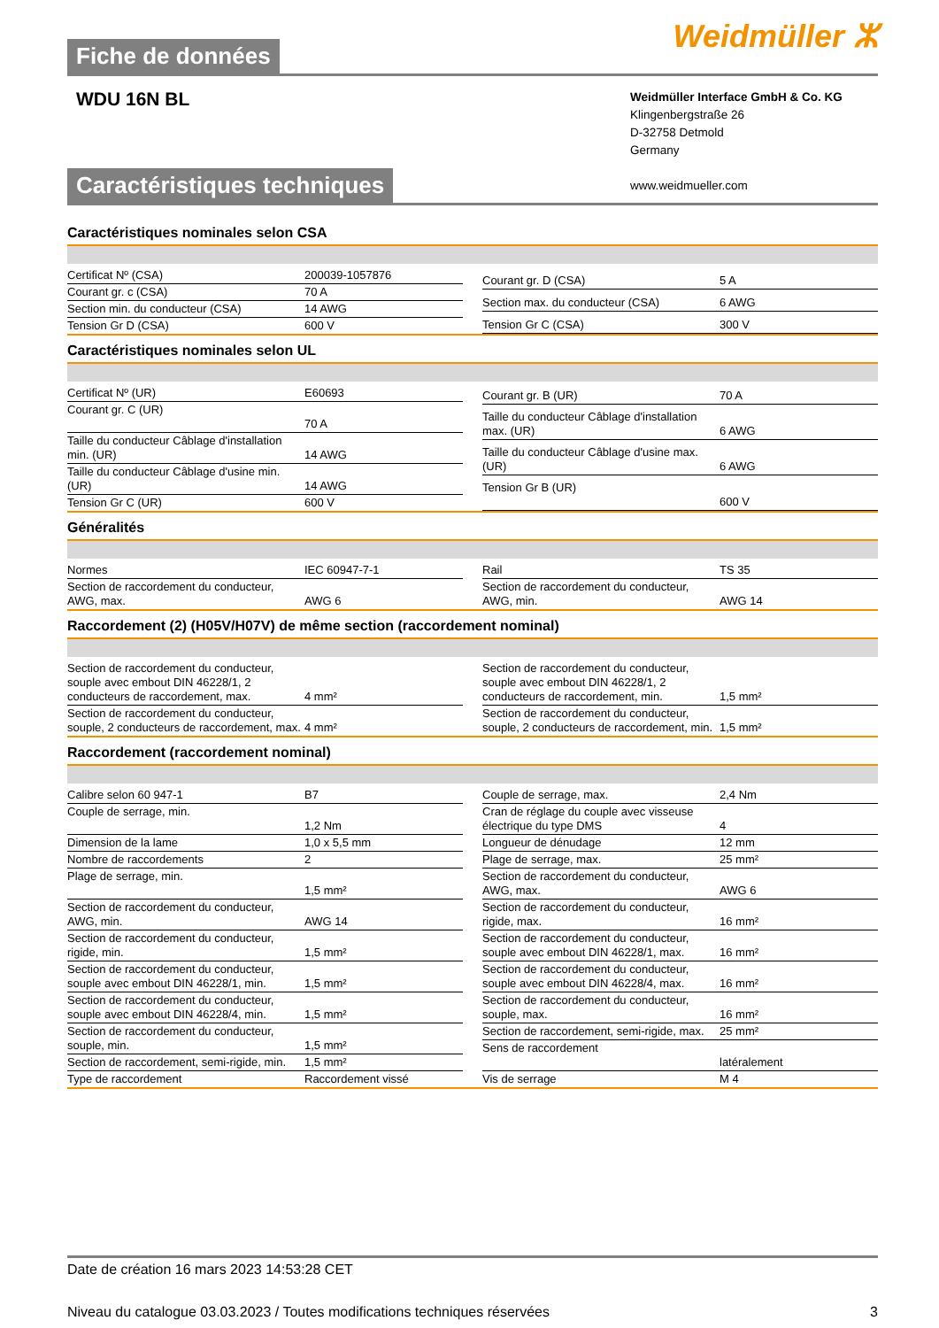Fiche de données
Weidmüller ⵣ
WDU 16N BL
Weidmüller Interface GmbH & Co. KG
Klingenbergstraße 26
D-32758 Detmold
Germany
www.weidmueller.com
Caractéristiques techniques
Caractéristiques nominales selon CSA
| Certificat Nº (CSA) | 200039-1057876 |
| Courant gr. c (CSA) | 70 A |
| Section min. du conducteur (CSA) | 14 AWG |
| Tension Gr D (CSA) | 600 V |
| Courant gr. D (CSA) | 5 A |
| Section max. du conducteur (CSA) | 6 AWG |
| Tension Gr C (CSA) | 300 V |
Caractéristiques nominales selon UL
| Certificat Nº (UR) | E60693 |
| Courant gr. C (UR) | 70 A |
| Taille du conducteur Câblage d'installation min. (UR) | 14 AWG |
| Taille du conducteur Câblage d'usine min. (UR) | 14 AWG |
| Tension Gr C (UR) | 600 V |
| Courant gr. B (UR) | 70 A |
| Taille du conducteur Câblage d'installation max. (UR) | 6 AWG |
| Taille du conducteur Câblage d'usine max. (UR) | 6 AWG |
| Tension Gr B (UR) | 600 V |
Généralités
| Normes | IEC 60947-7-1 |
| Section de raccordement du conducteur, AWG, max. | AWG 6 |
| Rail | TS 35 |
| Section de raccordement du conducteur, AWG, min. | AWG 14 |
Raccordement (2) (H05V/H07V) de même section (raccordement nominal)
| Section de raccordement du conducteur, souple avec embout DIN 46228/1, 2 conducteurs de raccordement, max. | 4 mm² |
| Section de raccordement du conducteur, souple, 2 conducteurs de raccordement, max. | 4 mm² |
| Section de raccordement du conducteur, souple avec embout DIN 46228/1, 2 conducteurs de raccordement, min. | 1,5 mm² |
| Section de raccordement du conducteur, souple, 2 conducteurs de raccordement, min. | 1,5 mm² |
Raccordement (raccordement nominal)
| Calibre selon 60 947-1 | B7 |
| Couple de serrage, min. | 1,2 Nm |
| Dimension de la lame | 1,0 x 5,5 mm |
| Nombre de raccordements | 2 |
| Plage de serrage, min. | 1,5 mm² |
| Section de raccordement du conducteur, AWG, min. | AWG 14 |
| Section de raccordement du conducteur, rigide, min. | 1,5 mm² |
| Section de raccordement du conducteur, souple avec embout DIN 46228/1, min. | 1,5 mm² |
| Section de raccordement du conducteur, souple avec embout DIN 46228/4, min. | 1,5 mm² |
| Section de raccordement du conducteur, souple, min. | 1,5 mm² |
| Section de raccordement, semi-rigide, min. | 1,5 mm² |
| Type de raccordement | Raccordement vissé |
| Couple de serrage, max. | 2,4 Nm |
| Cran de réglage du couple avec visseuse électrique du type DMS | 4 |
| Longueur de dénudage | 12 mm |
| Plage de serrage, max. | 25 mm² |
| Section de raccordement du conducteur, AWG, max. | AWG 6 |
| Section de raccordement du conducteur, rigide, max. | 16 mm² |
| Section de raccordement du conducteur, souple avec embout DIN 46228/1, max. | 16 mm² |
| Section de raccordement du conducteur, souple avec embout DIN 46228/4, max. | 16 mm² |
| Section de raccordement du conducteur, souple, max. | 16 mm² |
| Section de raccordement, semi-rigide, max. | 25 mm² |
| Sens de raccordement | latéralement |
| Vis de serrage | M 4 |
Date de création 16 mars 2023 14:53:28 CET
Niveau du catalogue 03.03.2023 / Toutes modifications techniques réservées 3